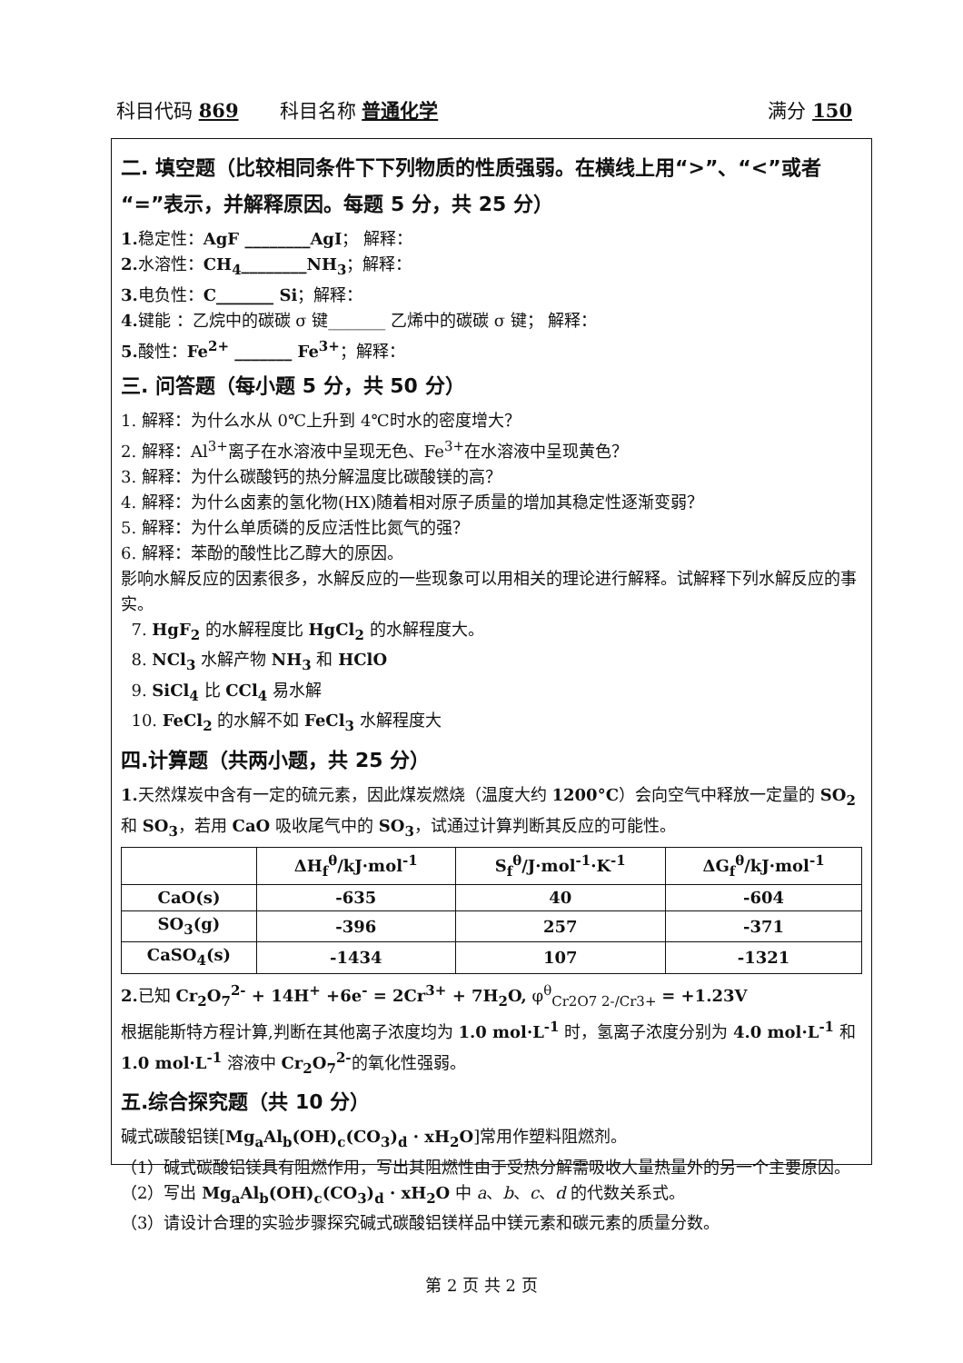科目代码 869 科目名称 普通化学 满分 150
二. 填空题（比较相同条件下下列物质的性质强弱。在横线上用“>”、“<”或者“=”表示，并解释原因。每题 5 分，共 25 分）
1. 稳定性：AgF ________AgI； 解释：
2. 水溶性：CH<sub>4</sub>________NH<sub>3</sub>；解释：
3. 电负性：C_______ Si；解释：
4. 键能 ：乙烷中的碳碳 σ 键_______ 乙烯中的碳碳 σ 键； 解释：
5. 酸性：Fe<sup>2+</sup> _______ Fe<sup>3+</sup>；解释：
三. 问答题（每小题 5 分，共 50 分）
1. 解释：为什么水从 0℃上升到 4℃时水的密度增大？
2. 解释：Al<sup>3+</sup>离子在水溶液中呈现无色、Fe<sup>3+</sup>在水溶液中呈现黄色？
3. 解释：为什么碳酸钙的热分解温度比碳酸镁的高？
4. 解释：为什么卤素的氢化物(HX)随着相对原子质量的增加其稳定性逐渐变弱？
5. 解释：为什么单质磷的反应活性比氮气的强？
6. 解释：苯酚的酸性比乙醇大的原因。
影响水解反应的因素很多，水解反应的一些现象可以用相关的理论进行解释。试解释下列水解反应的事实。
7. HgF<sub>2</sub> 的水解程度比 HgCl<sub>2</sub> 的水解程度大。
8. NCl<sub>3</sub> 水解产物 NH<sub>3</sub> 和 HClO
9. SiCl<sub>4</sub> 比 CCl<sub>4</sub> 易水解
10. FeCl<sub>2</sub> 的水解不如 FeCl<sub>3</sub> 水解程度大
四.计算题（共两小题，共 25 分）
1. 天然煤炭中含有一定的硫元素，因此煤炭燃烧（温度大约 1200°C）会向空气中释放一定量的 SO<sub>2</sub> 和 SO<sub>3</sub>，若用 CaO 吸收尾气中的 SO<sub>3</sub>，试通过计算判断其反应的可能性。
| | ΔH<sub>f</sub><sup>θ</sup>/kJ·mol<sup>-1</sup> | S<sub>f</sub><sup>θ</sup>/J·mol<sup>-1</sup>·K<sup>-1</sup> | ΔG<sub>f</sub><sup>θ</sup>/kJ·mol<sup>-1</sup> |
| --- | --- | --- | --- |
| CaO(s) | -635 | 40 | -604 |
| SO<sub>3</sub>(g) | -396 | 257 | -371 |
| CaSO<sub>4</sub>(s) | -1434 | 107 | -1321 |
2. 已知 Cr<sub>2</sub>O<sub>7</sub><sup>2-</sup> + 14H<sup>+</sup> +6e<sup>-</sup> = 2Cr<sup>3+</sup> + 7H<sub>2</sub>O, φ<sup>θ</sup><sub>Cr2O7 2-/Cr3+</sub> = +1.23V
根据能斯特方程计算,判断在其他离子浓度均为 1.0 mol·L<sup>-1</sup> 时，氢离子浓度分别为 4.0 mol·L<sup>-1</sup> 和 1.0 mol·L<sup>-1</sup> 溶液中 Cr<sub>2</sub>O<sub>7</sub><sup>2-</sup>的氧化性强弱。
五.综合探究题（共 10 分）
碱式碳酸铝镁[Mg<sub>a</sub>Al<sub>b</sub>(OH)<sub>c</sub>(CO<sub>3</sub>)<sub>d</sub> · xH<sub>2</sub>O]常用作塑料阻燃剂。
（1）碱式碳酸铝镁具有阻燃作用，写出其阻燃性由于受热分解需吸收大量热量外的另一个主要原因。
（2）写出 Mg<sub>a</sub>Al<sub>b</sub>(OH)<sub>c</sub>(CO<sub>3</sub>)<sub>d</sub> · xH<sub>2</sub>O 中 a、b、c、d 的代数关系式。
（3）请设计合理的实验步骤探究碱式碳酸铝镁样品中镁元素和碳元素的质量分数。
第 2 页 共 2 页